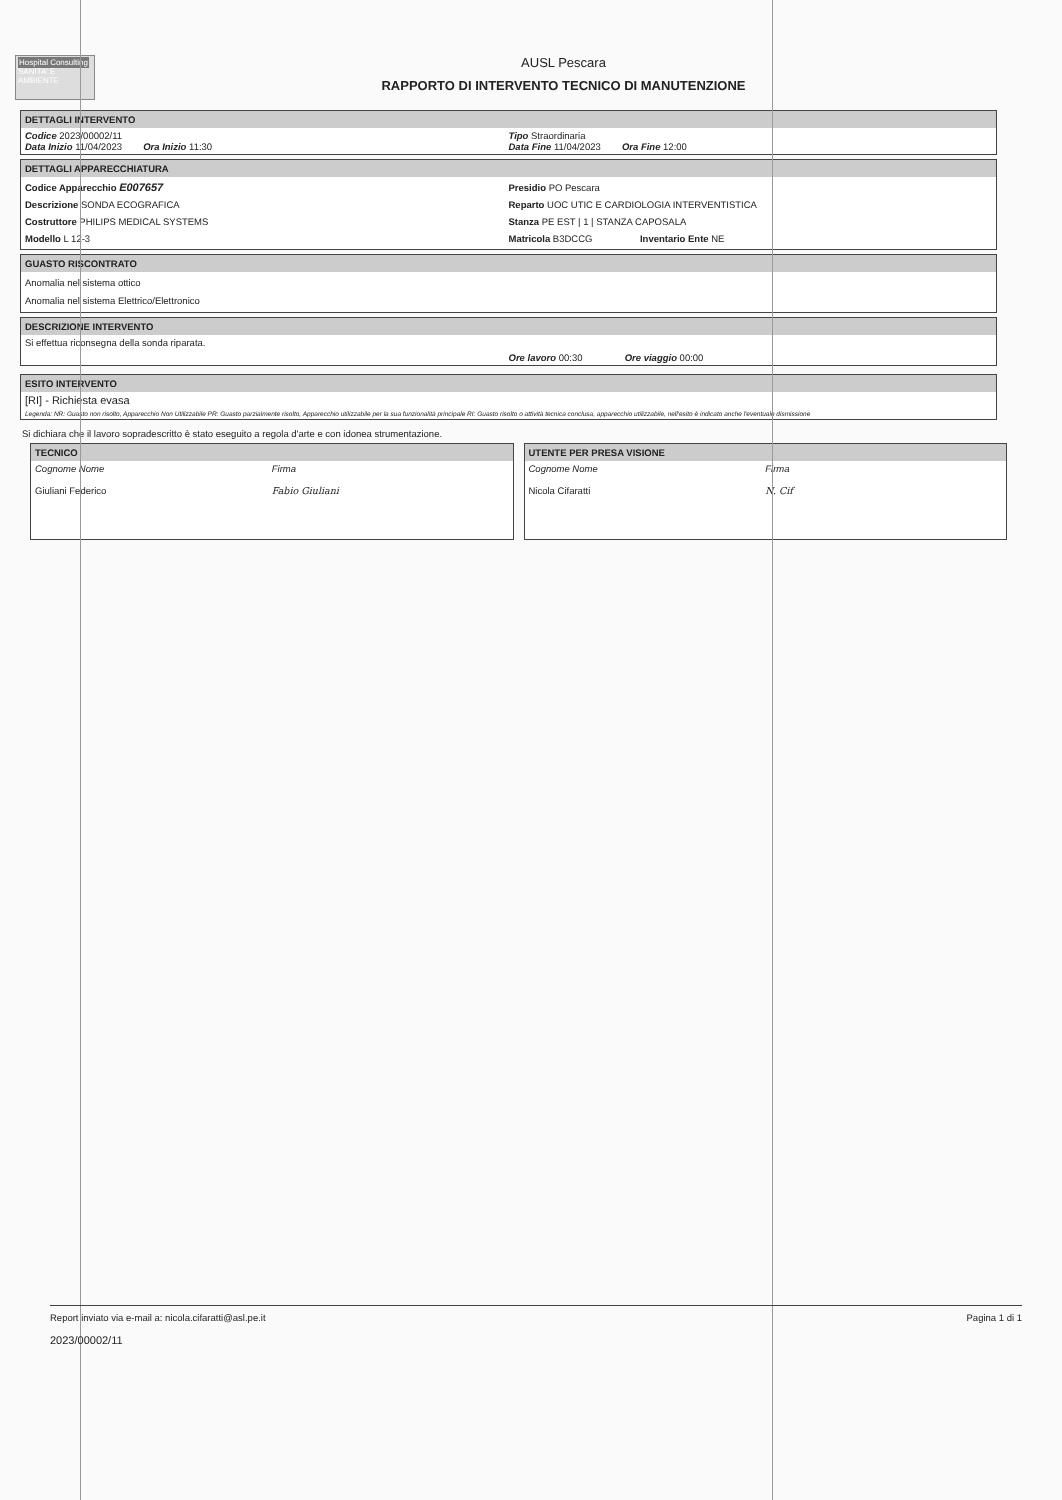Hospital Consulting
SANITA' E AMBIENTE
AUSL Pescara
RAPPORTO DI INTERVENTO TECNICO DI MANUTENZIONE
DETTAGLI INTERVENTO
Codice 2023/00002/11
Data Inizio 11/04/2023 Ora Inizio 11:30
Tipo Straordinaria
Data Fine 11/04/2023 Ora Fine 12:00
DETTAGLI APPARECCHIATURA
Codice Apparecchio E007657
Descrizione SONDA ECOGRAFICA
Costruttore PHILIPS MEDICAL SYSTEMS
Modello L 12-3
Presidio PO Pescara
Reparto UOC UTIC E CARDIOLOGIA INTERVENTISTICA
Stanza PE EST | 1 | STANZA CAPOSALA
Matricola B3DCCG Inventario Ente NE
GUASTO RISCONTRATO
Anomalia nel sistema ottico
Anomalia nel sistema Elettrico/Elettronico
DESCRIZIONE INTERVENTO
Si effettua riconsegna della sonda riparata.
Ore lavoro 00:30 Ore viaggio 00:00
ESITO INTERVENTO
[RI] - Richiesta evasa
Legenda: NR: Guasto non risolto, Apparecchio Non Utilizzabile PR: Guasto parzialmente risolto, Apparecchio utilizzabile per la sua funzionalità principale RI: Guasto risolto o attività tecnica conclusa, apparecchio utilizzabile, nell'esito è indicato anche l'eventuale dismissione
Si dichiara che il lavoro sopradescritto è stato eseguito a regola d'arte e con idonea strumentazione.
TECNICO
Cognome Nome
Giuliani Federico
Firma
Fabio Giuliani
UTENTE PER PRESA VISIONE
Cognome Nome
Nicola Cifaratti
Firma
N. Cif
Report inviato via e-mail a: nicola.cifaratti@asl.pe.it
2023/00002/11
Pagina 1 di 1